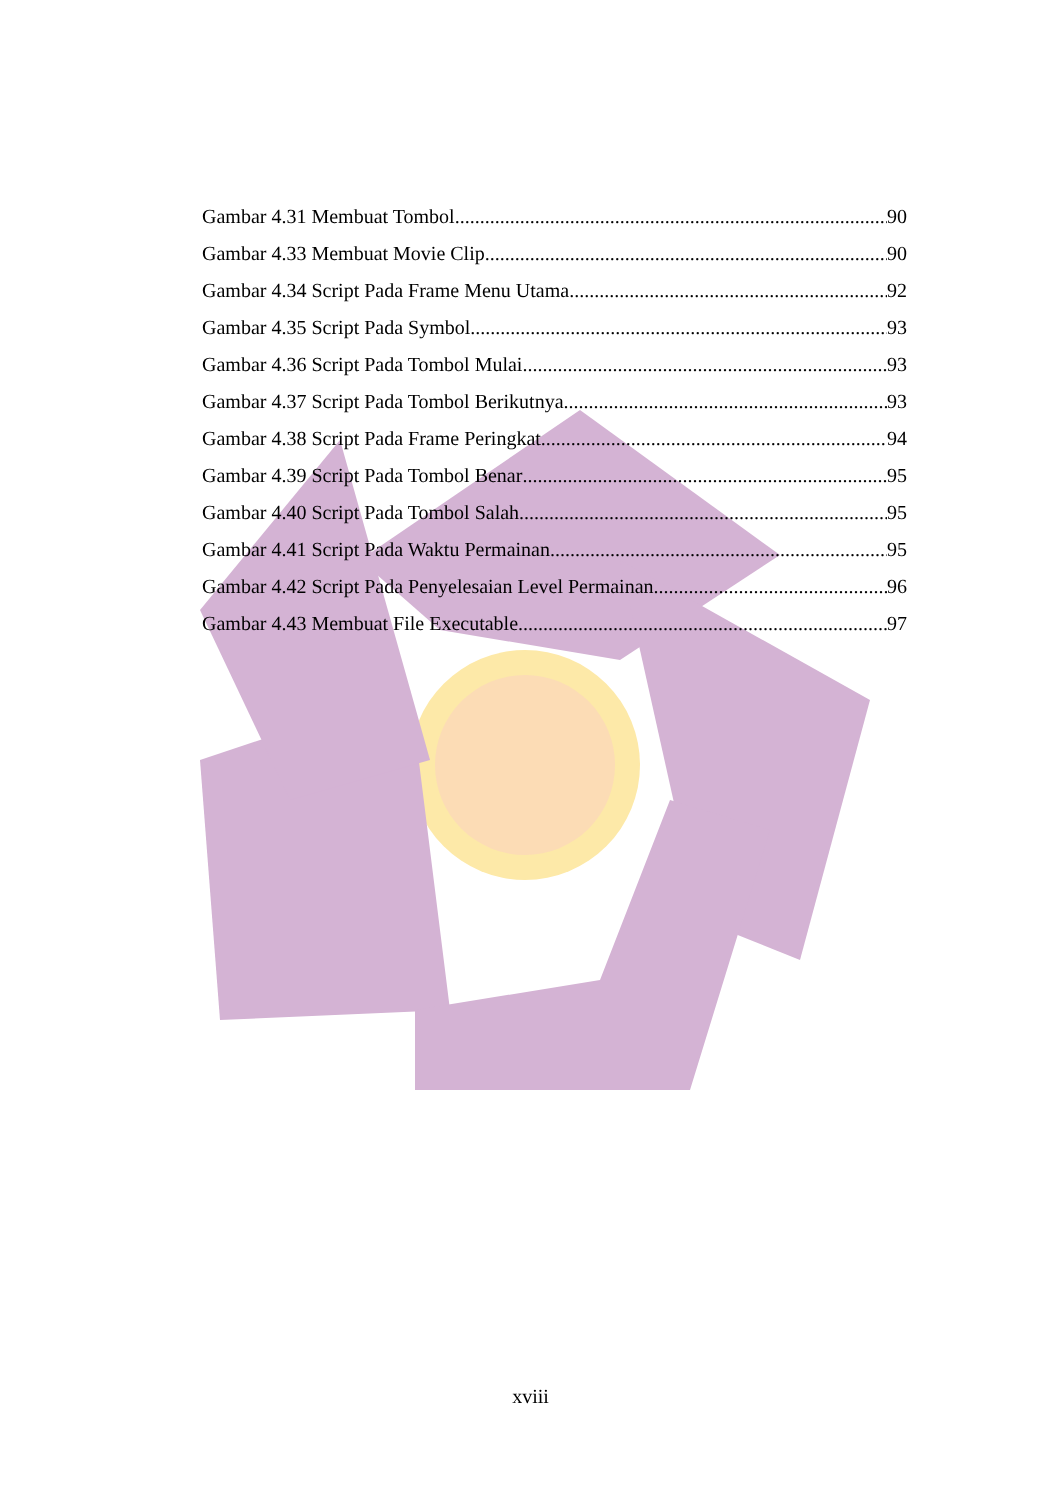Gambar 4.31 Membuat Tombol 90
Gambar 4.33 Membuat Movie Clip 90
Gambar 4.34 Script Pada Frame Menu Utama 92
Gambar 4.35 Script Pada Symbol 93
Gambar 4.36 Script Pada Tombol Mulai 93
Gambar 4.37 Script Pada Tombol Berikutnya 93
Gambar 4.38 Script Pada Frame Peringkat 94
Gambar 4.39 Script Pada Tombol Benar 95
Gambar 4.40 Script Pada Tombol Salah 95
Gambar 4.41 Script Pada Waktu Permainan 95
Gambar 4.42 Script Pada Penyelesaian Level Permainan 96
Gambar 4.43 Membuat File Executable 97
xviii